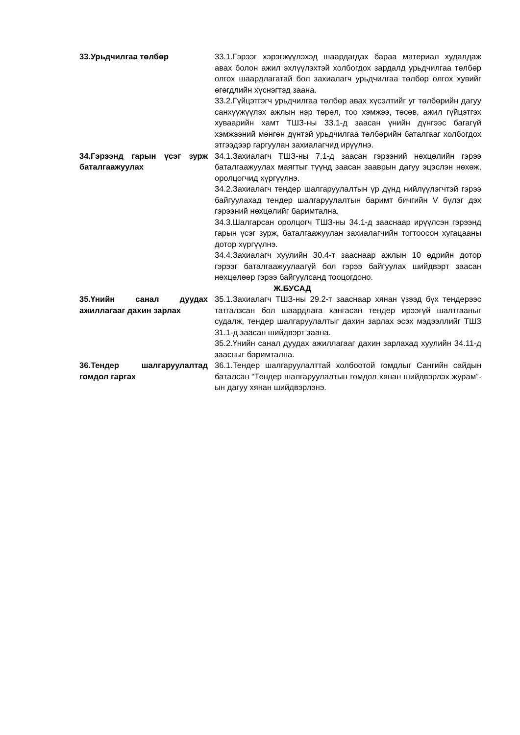| 33.Урьдчилгаа төлбөр | 33.1.Гэрээг хэрэгжүүлэхэд шаардагдах бараа материал худалдаж авах болон ажил эхлүүлэхтэй холбогдох зардалд урьдчилгаа төлбөр олгох шаардлагатай бол захиалагч урьдчилгаа төлбөр олгох хувийг өгөгдлийн хүснэгтэд заана. 33.2.Гүйцэтгэгч урьдчилгаа төлбөр авах хүсэлтийг уг төлбөрийн дагуу санхүүжүүлэх ажлын нэр төрөл, тоо хэмжээ, төсөв, ажил гүйцэтгэх хуваарийн хамт ТШЗ-ны 33.1-д заасан үнийн дүнгээс багагүй хэмжээний мөнгөн дүнтэй урьдчилгаа төлбөрийн баталгааг холбогдох этгээдээр гаргуулан захиалагчид ирүүлнэ. |
| 34.Гэрээнд гарын үсэг зурж баталгаажуулах | 34.1.Захиалагч ТШЗ-ны 7.1-д заасан гэрээний нөхцөлийн гэрээ баталгаажуулах маягтыг түүнд заасан зааврын дагуу эцэслэн нөхөж, оролцогчид хүргүүлнэ. 34.2.Захиалагч тендер шалгаруулалтын үр дүнд нийлүүлэгчтэй гэрээ байгуулахад тендер шалгаруулалтын баримт бичгийн V бүлэг дэх гэрээний нөхцөлийг баримтална. 34.3.Шалгарсан оролцогч ТШЗ-ны 34.1-д зааснаар ирүүлсэн гэрээнд гарын үсэг зурж, баталгаажуулан захиалагчийн тогтоосон хугацааны дотор хүргүүлнэ. 34.4.Захиалагч хуулийн 30.4-т зааснаар ажлын 10 өдрийн дотор гэрээг баталгаажуулаагүй бол гэрээ байгуулах шийдвэрт заасан нөхцөлөөр гэрээ байгуулсанд тооцогдоно. |
| | Ж.БУСАД |
| 35.Үнийн санал дуудах ажиллагааг дахин зарлах | 35.1.Захиалагч ТШЗ-ны 29.2-т зааснаар хянан үзээд бүх тендерээс татгалзсан бол шаардлага хангасан тендер ирээгүй шалтгааныг судалж, тендер шалгаруулалтыг дахин зарлах эсэх мэдээллийг ТШЗ 31.1-д заасан шийдвэрт заана. 35.2.Үнийн санал дуудах ажиллагааг дахин зарлахад хуулийн 34.11-д заасныг баримтална. |
| 36.Тендер шалгаруулалтад гомдол гаргах | 36.1.Тендер шалгаруулалттай холбоотой гомдлыг Сангийн сайдын баталсан “Тендер шалгаруулалтын гомдол хянан шийдвэрлэх журам”-ын дагуу хянан шийдвэрлэнэ. |